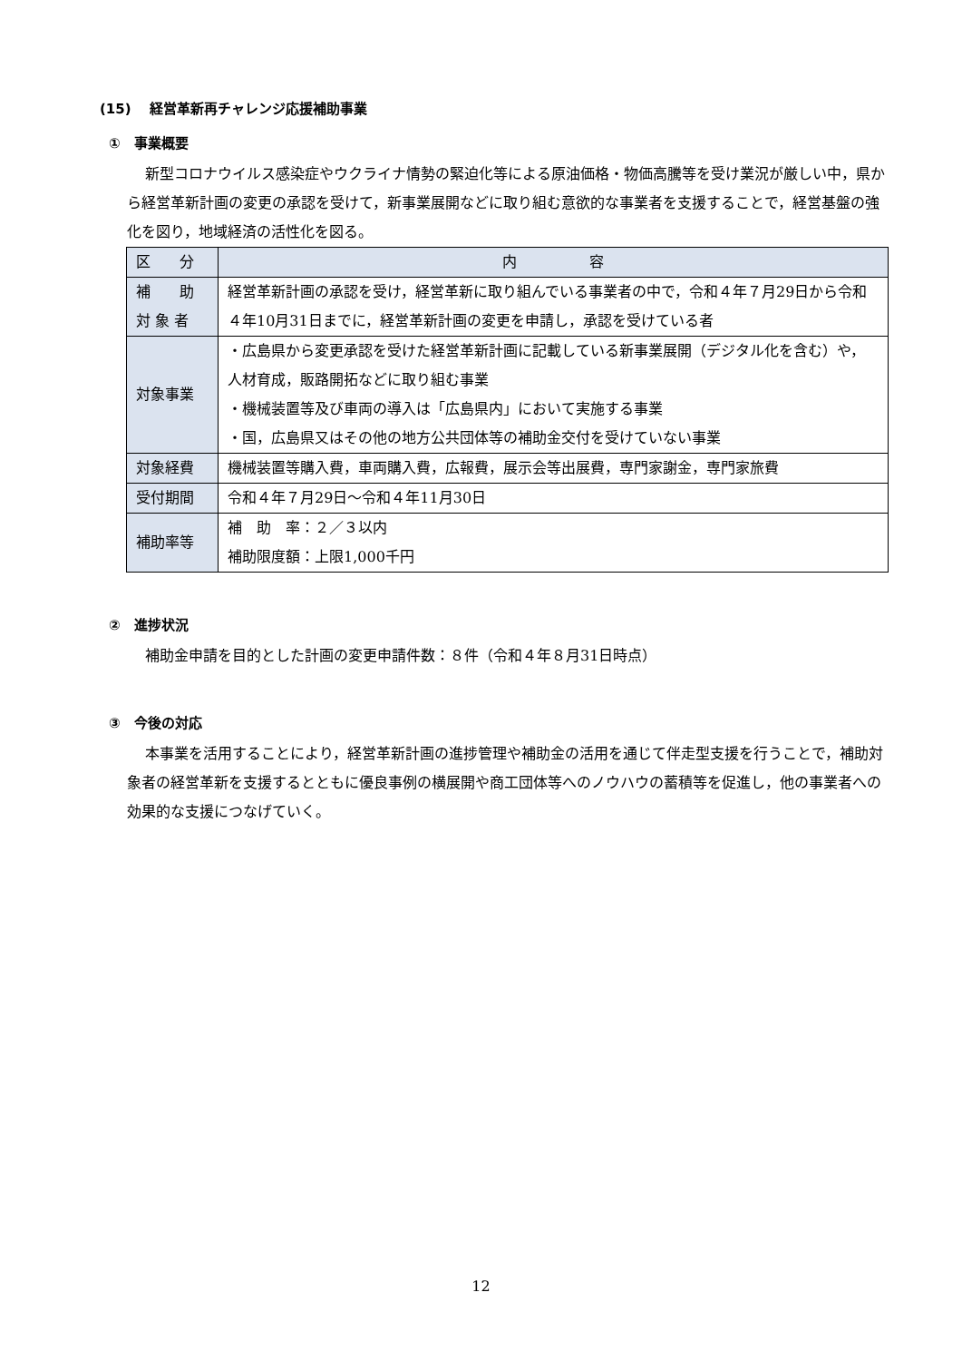(15)　 経営革新再チャレンジ応援補助事業
①　事業概要
新型コロナウイルス感染症やウクライナ情勢の緊迫化等による原油価格・物価高騰等を受け業況が厳しい中，県から経営革新計画の変更の承認を受けて，新事業展開などに取り組む意欲的な事業者を支援することで，経営基盤の強化を図り，地域経済の活性化を図る。
| 区 分 | 内 容 |
| --- | --- |
| 補 助 対 象 者 | 経営革新計画の承認を受け，経営革新に取り組んでいる事業者の中で，令和４年７月29日から令和４年10月31日までに，経営革新計画の変更を申請し，承認を受けている者 |
| 対象事業 | ・広島県から変更承認を受けた経営革新計画に記載している新事業展開（デジタル化を含む）や，人材育成，販路開拓などに取り組む事業 ・機械装置等及び車両の導入は「広島県内」において実施する事業 ・国，広島県又はその他の地方公共団体等の補助金交付を受けていない事業 |
| 対象経費 | 機械装置等購入費，車両購入費，広報費，展示会等出展費，専門家謝金，専門家旅費 |
| 受付期間 | 令和４年７月29日～令和４年11月30日 |
| 補助率等 | 補 助 率：２／３以内 補助限度額：上限1,000千円 |
②　進捗状況
補助金申請を目的とした計画の変更申請件数：８件（令和４年８月31日時点）
③　今後の対応
本事業を活用することにより，経営革新計画の進捗管理や補助金の活用を通じて伴走型支援を行うことで，補助対象者の経営革新を支援するとともに優良事例の横展開や商工団体等へのノウハウの蓄積等を促進し，他の事業者への効果的な支援につなげていく。
12